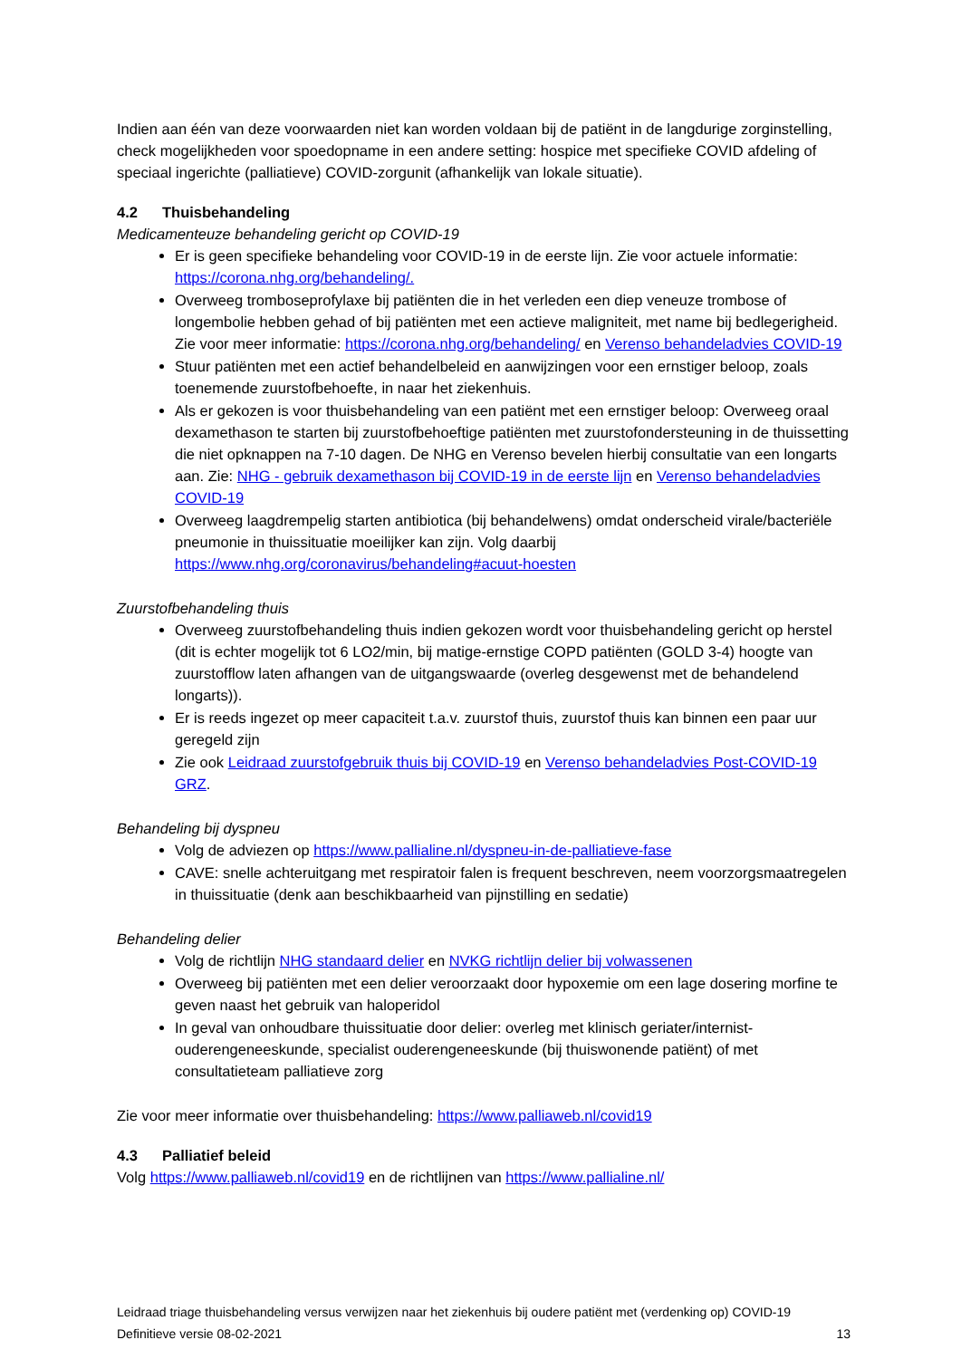Indien aan één van deze voorwaarden niet kan worden voldaan bij de patiënt in de langdurige zorginstelling, check mogelijkheden voor spoedopname in een andere setting: hospice met specifieke COVID afdeling of speciaal ingerichte (palliatieve) COVID-zorgunit (afhankelijk van lokale situatie).
4.2 Thuisbehandeling
Medicamenteuze behandeling gericht op COVID-19
Er is geen specifieke behandeling voor COVID-19 in de eerste lijn. Zie voor actuele informatie: https://corona.nhg.org/behandeling/.
Overweeg tromboseprofylaxe bij patiënten die in het verleden een diep veneuze trombose of longembolie hebben gehad of bij patiënten met een actieve maligniteit, met name bij bedlegerigheid. Zie voor meer informatie: https://corona.nhg.org/behandeling/ en Verenso behandeladvies COVID-19
Stuur patiënten met een actief behandelbeleid en aanwijzingen voor een ernstiger beloop, zoals toenemende zuurstofbehoefte, in naar het ziekenhuis.
Als er gekozen is voor thuisbehandeling van een patiënt met een ernstiger beloop: Overweeg oraal dexamethason te starten bij zuurstofbehoeftige patiënten met zuurstofondersteuning in de thuissetting die niet opknappen na 7-10 dagen. De NHG en Verenso bevelen hierbij consultatie van een longarts aan. Zie: NHG - gebruik dexamethason bij COVID-19 in de eerste lijn en Verenso behandeladvies COVID-19
Overweeg laagdrempelig starten antibiotica (bij behandelwens) omdat onderscheid virale/bacteriële pneumonie in thuissituatie moeilijker kan zijn. Volg daarbij https://www.nhg.org/coronavirus/behandeling#acuut-hoesten
Zuurstofbehandeling thuis
Overweeg zuurstofbehandeling thuis indien gekozen wordt voor thuisbehandeling gericht op herstel (dit is echter mogelijk tot 6 LO2/min, bij matige-ernstige COPD patiënten (GOLD 3-4) hoogte van zuurstofflow laten afhangen van de uitgangswaarde (overleg desgewenst met de behandelend longarts)).
Er is reeds ingezet op meer capaciteit t.a.v. zuurstof thuis, zuurstof thuis kan binnen een paar uur geregeld zijn
Zie ook Leidraad zuurstofgebruik thuis bij COVID-19 en Verenso behandeladvies Post-COVID-19 GRZ.
Behandeling bij dyspneu
Volg de adviezen op https://www.pallialine.nl/dyspneu-in-de-palliatieve-fase
CAVE: snelle achteruitgang met respiratoir falen is frequent beschreven, neem voorzorgsmaatregelen in thuissituatie (denk aan beschikbaarheid van pijnstilling en sedatie)
Behandeling delier
Volg de richtlijn NHG standaard delier en NVKG richtlijn delier bij volwassenen
Overweeg bij patiënten met een delier veroorzaakt door hypoxemie om een lage dosering morfine te geven naast het gebruik van haloperidol
In geval van onhoudbare thuissituatie door delier: overleg met klinisch geriater/internist-ouderengeneeskunde, specialist ouderengeneeskunde (bij thuiswonende patiënt) of met consultatieteam palliatieve zorg
Zie voor meer informatie over thuisbehandeling: https://www.palliaweb.nl/covid19
4.3 Palliatief beleid
Volg https://www.palliaweb.nl/covid19 en de richtlijnen van https://www.pallialine.nl/
Leidraad triage thuisbehandeling versus verwijzen naar het ziekenhuis bij oudere patiënt met (verdenking op) COVID-19
Definitieve versie 08-02-2021 13